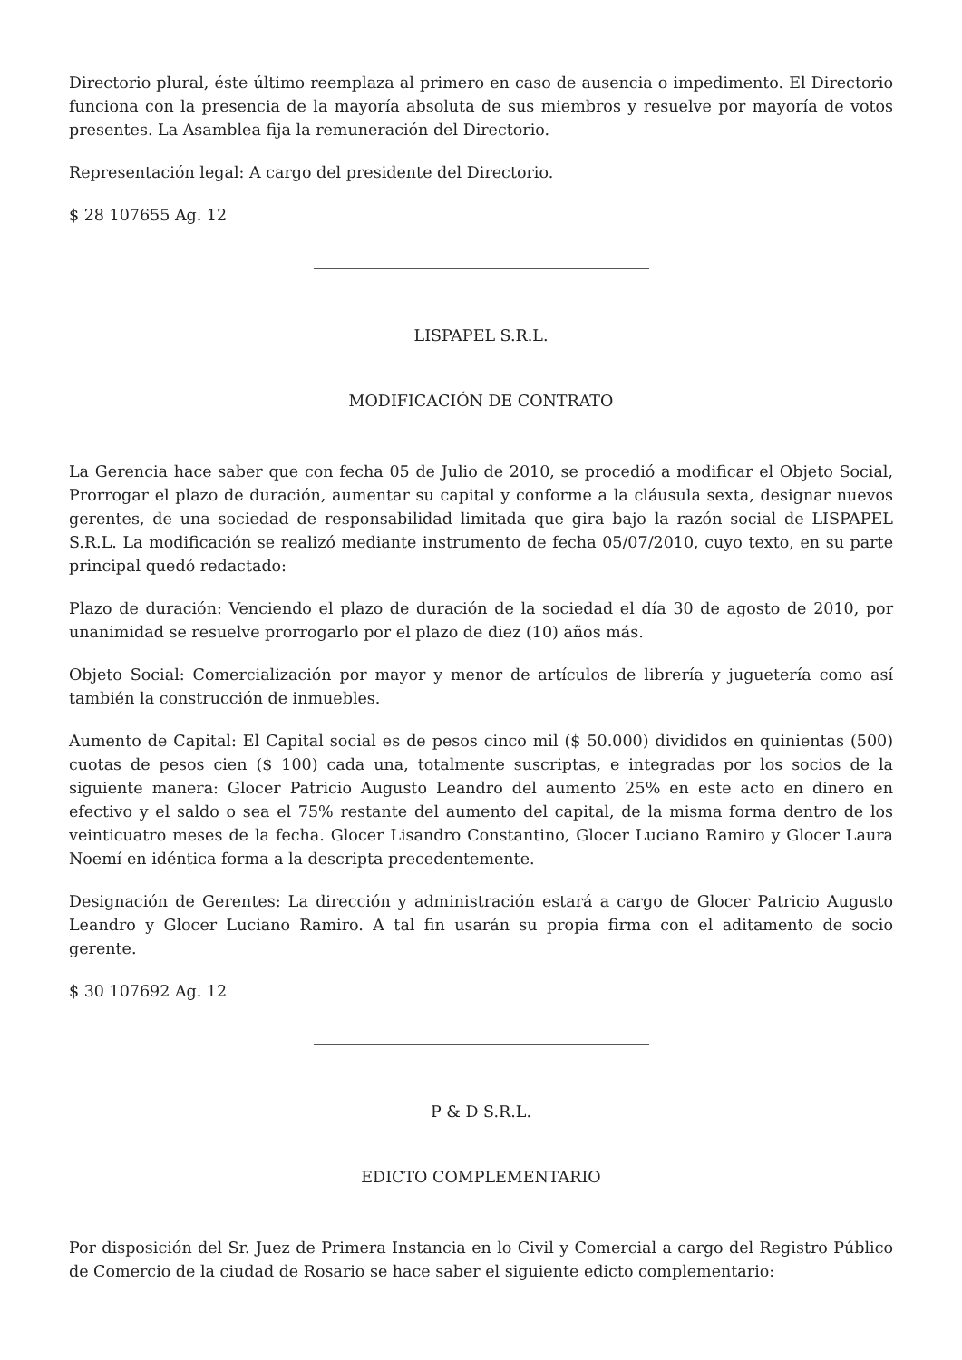Directorio plural, éste último reemplaza al primero en caso de ausencia o impedimento. El Directorio funciona con la presencia de la mayoría absoluta de sus miembros y resuelve por mayoría de votos presentes. La Asamblea fija la remuneración del Directorio.
Representación legal: A cargo del presidente del Directorio.
$ 28 107655 Ag. 12
LISPAPEL S.R.L.
MODIFICACIÓN DE CONTRATO
La Gerencia hace saber que con fecha 05 de Julio de 2010, se procedió a modificar el Objeto Social, Prorrogar el plazo de duración, aumentar su capital y conforme a la cláusula sexta, designar nuevos gerentes, de una sociedad de responsabilidad limitada que gira bajo la razón social de LISPAPEL S.R.L. La modificación se realizó mediante instrumento de fecha 05/07/2010, cuyo texto, en su parte principal quedó redactado:
Plazo de duración: Venciendo el plazo de duración de la sociedad el día 30 de agosto de 2010, por unanimidad se resuelve prorrogarlo por el plazo de diez (10) años más.
Objeto Social: Comercialización por mayor y menor de artículos de librería y juguetería como así también la construcción de inmuebles.
Aumento de Capital: El Capital social es de pesos cinco mil ($ 50.000) divididos en quinientas (500) cuotas de pesos cien ($ 100) cada una, totalmente suscriptas, e integradas por los socios de la siguiente manera: Glocer Patricio Augusto Leandro del aumento 25% en este acto en dinero en efectivo y el saldo o sea el 75% restante del aumento del capital, de la misma forma dentro de los veinticuatro meses de la fecha. Glocer Lisandro Constantino, Glocer Luciano Ramiro y Glocer Laura Noemí en idéntica forma a la descripta precedentemente.
Designación de Gerentes: La dirección y administración estará a cargo de Glocer Patricio Augusto Leandro y Glocer Luciano Ramiro. A tal fin usarán su propia firma con el aditamento de socio gerente.
$ 30 107692 Ag. 12
P & D S.R.L.
EDICTO COMPLEMENTARIO
Por disposición del Sr. Juez de Primera Instancia en lo Civil y Comercial a cargo del Registro Público de Comercio de la ciudad de Rosario se hace saber el siguiente edicto complementario: